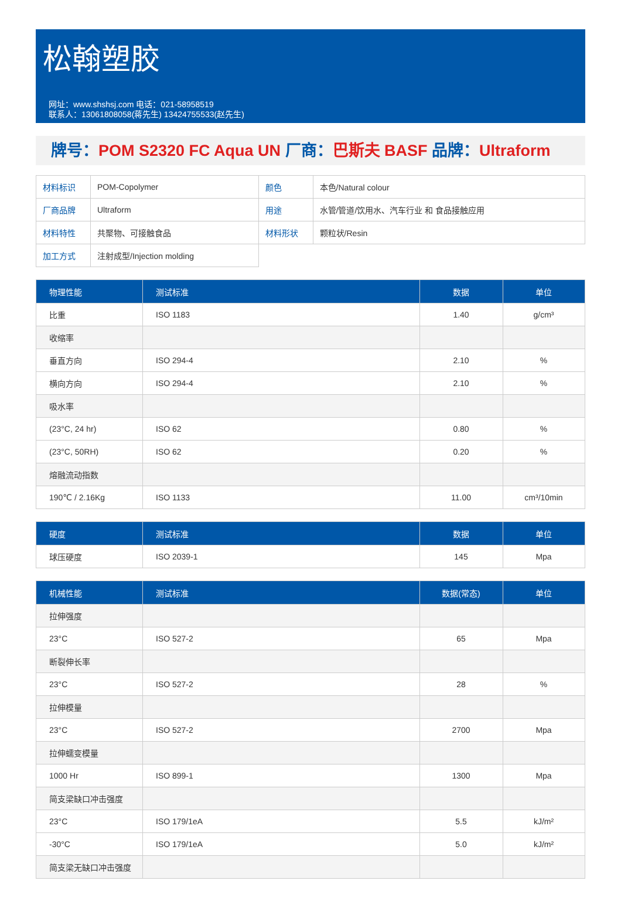松翰塑胶
网址：www.shshsj.com 电话：021-58958519
联系人：13061808058(蒋先生) 13424755533(赵先生)
牌号：POM S2320 FC Aqua UN 厂商：巴斯夫 BASF 品牌：Ultraform
| 材料标识 | POM-Copolymer | 颜色 | 本色/Natural colour |
| 厂商品牌 | Ultraform | 用途 | 水管/管道/饮用水、汽车行业 和 食品接触应用 |
| 材料特性 | 共聚物、可接触食品 | 材料形状 | 颗粒状/Resin |
| 加工方式 | 注射成型/Injection molding | | |
| 物理性能 | 测试标准 | 数据 | 单位 |
| --- | --- | --- | --- |
| 比重 | ISO 1183 | 1.40 | g/cm³ |
| 收缩率 | | | |
| 垂直方向 | ISO 294-4 | 2.10 | % |
| 横向方向 | ISO 294-4 | 2.10 | % |
| 吸水率 | | | |
| (23°C, 24 hr) | ISO 62 | 0.80 | % |
| (23°C, 50RH) | ISO 62 | 0.20 | % |
| 熔融流动指数 | | | |
| 190℃ / 2.16Kg | ISO 1133 | 11.00 | cm³/10min |
| 硬度 | 测试标准 | 数据 | 单位 |
| --- | --- | --- | --- |
| 球压硬度 | ISO 2039-1 | 145 | Mpa |
| 机械性能 | 测试标准 | 数据(常态) | 单位 |
| --- | --- | --- | --- |
| 拉伸强度 | | | |
| 23°C | ISO 527-2 | 65 | Mpa |
| 断裂伸长率 | | | |
| 23°C | ISO 527-2 | 28 | % |
| 拉伸模量 | | | |
| 23°C | ISO 527-2 | 2700 | Mpa |
| 拉伸蠕变模量 | | | |
| 1000 Hr | ISO 899-1 | 1300 | Mpa |
| 简支梁缺口冲击强度 | | | |
| 23°C | ISO 179/1eA | 5.5 | kJ/m² |
| -30°C | ISO 179/1eA | 5.0 | kJ/m² |
| 简支梁无缺口冲击强度 | | | |